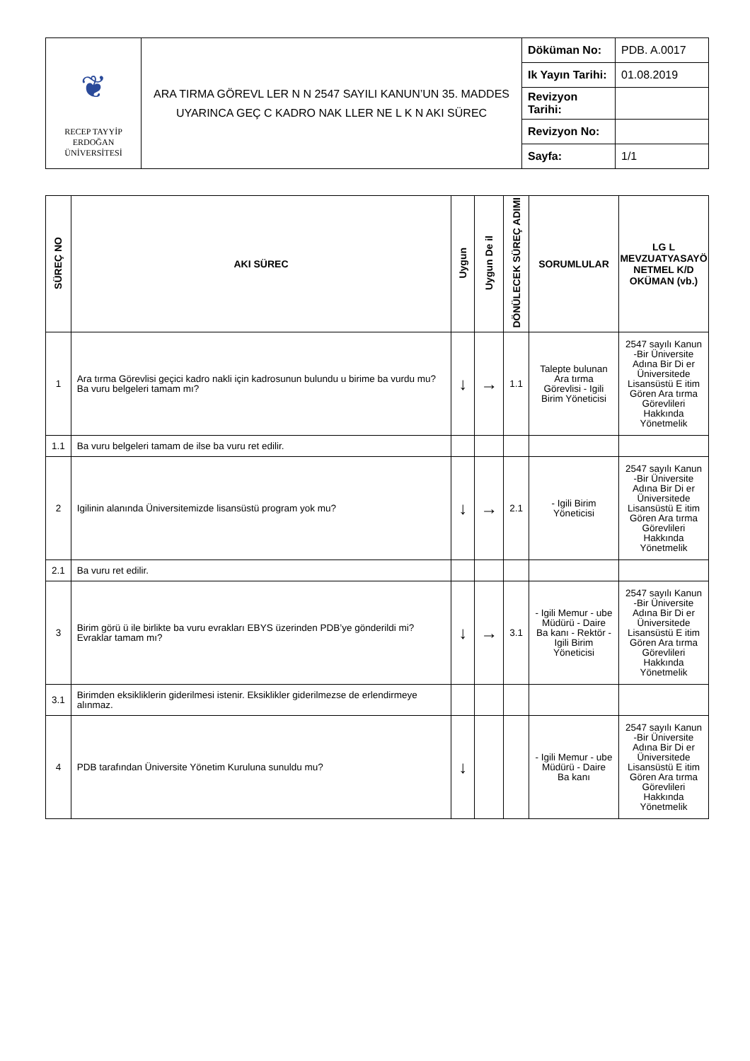| ❦ RECEP TAYYİP ERDOĞAN ÜNİVERSİTESİ | ARA TIRMA GÖREVL LER N N 2547 SAYILI KANUN’UN 35. MADDES UYARINCA GEÇ C KADRO NAK LLER NE L K N AKI SÜREC | Döküman No: | PDB. A.0017 |
| | | Ik Yayın Tarihi: | 01.08.2019 |
| | | Revizyon Tarihi: | |
| | | Revizyon No: | |
| | | Sayfa: | 1/1 |
| SÜREÇ NO | AKI SÜREC | Uygun | Uygun De il | DÖNÜLECEK SÜREÇ ADIMI | SORUMLULAR | LG L MEVZUATYASAYÖ NETMEL K/D OKÜMAN (vb.) |
| --- | --- | --- | --- | --- | --- | --- |
| 1 | Ara tırma Görevlisi geçici kadro nakli için kadrosunun bulundu u birime ba vurdu mu? Ba vuru belgeleri tamam mı? | ↓ | → | 1.1 | Talepte bulunan Ara tırma Görevlisi - Igili Birim Yöneticisi | 2547 sayılı Kanun -Bir Üniversite Adına Bir Di er Üniversitede Lisansüstü E itim Gören Ara tırma Görevlileri Hakkında Yönetmelik |
| 1.1 | Ba vuru belgeleri tamam de ilse ba vuru ret edilir. | | | | | |
| 2 | Igilinin alanında Üniversitemizde lisansüstü program yok mu? | ↓ | → | 2.1 | - Igili Birim Yöneticisi | 2547 sayılı Kanun -Bir Üniversite Adına Bir Di er Üniversitede Lisansüstü E itim Gören Ara tırma Görevlileri Hakkında Yönetmelik |
| 2.1 | Ba vuru ret edilir. | | | | | |
| 3 | Birim görü ü ile birlikte ba vuru evrakları EBYS üzerinden PDB’ye gönderildi mi? Evraklar tamam mı? | ↓ | → | 3.1 | - Igili Memur - ube Müdürü - Daire Ba kanı - Rektör - Igili Birim Yöneticisi | 2547 sayılı Kanun -Bir Üniversite Adına Bir Di er Üniversitede Lisansüstü E itim Gören Ara tırma Görevlileri Hakkında Yönetmelik |
| 3.1 | Birimden eksikliklerin giderilmesi istenir. Eksiklikler giderilmezse de erlendirmeye alınmaz. | | | | | |
| 4 | PDB tarafından Üniversite Yönetim Kuruluna sunuldu mu? | ↓ | | | - Igili Memur - ube Müdürü - Daire Ba kanı | 2547 sayılı Kanun -Bir Üniversite Adına Bir Di er Üniversitede Lisansüstü E itim Gören Ara tırma Görevlileri Hakkında Yönetmelik |